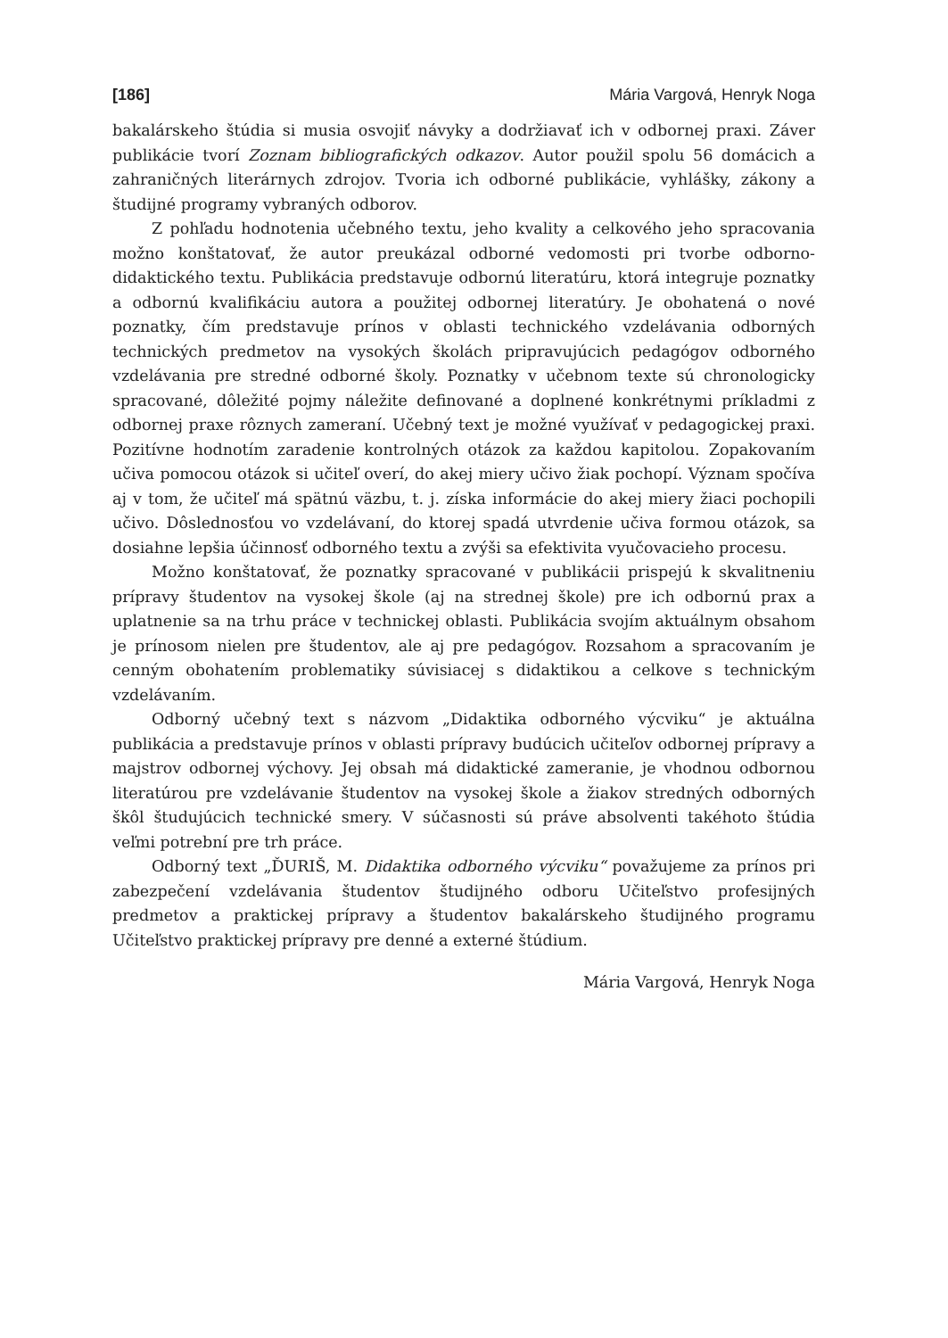[186] Mária Vargová, Henryk Noga
bakalárskeho štúdia si musia osvojiť návyky a dodržiavať ich v odbornej praxi. Záver publikácie tvorí Zoznam bibliografických odkazov. Autor použil spolu 56 domácich a zahraničných literárnych zdrojov. Tvoria ich odborné publikácie, vyhlášky, zákony a študijné programy vybraných odborov.
Z pohľadu hodnotenia učebného textu, jeho kvality a celkového jeho spracovania možno konštatovať, že autor preukázal odborné vedomosti pri tvorbe odborno-didaktického textu. Publikácia predstavuje odbornú literatúru, ktorá integruje poznatky a odbornú kvalifikáciu autora a použitej odbornej literatúry. Je obohatená o nové poznatky, čím predstavuje prínos v oblasti technického vzdelávania odborných technických predmetov na vysokých školách pripravujúcich pedagógov odborného vzdelávania pre stredné odborné školy. Poznatky v učebnom texte sú chronologicky spracované, dôležité pojmy náležite definované a doplnené konkrétnymi príkladmi z odbornej praxe rôznych zameraní. Učebný text je možné využívať v pedagogickej praxi. Pozitívne hodnotím zaradenie kontrolných otázok za každou kapitolou. Zopakovaním učiva pomocou otázok si učiteľ overí, do akej miery učivo žiak pochopí. Význam spočíva aj v tom, že učiteľ má spätnú väzbu, t. j. získa informácie do akej miery žiaci pochopili učivo. Dôslednosťou vo vzdelávaní, do ktorej spadá utvrdenie učiva formou otázok, sa dosiahne lepšia účinnosť odborného textu a zvýši sa efektivita vyučovacieho procesu.
Možno konštatovať, že poznatky spracované v publikácii prispejú k skvalitneniu prípravy študentov na vysokej škole (aj na strednej škole) pre ich odbornú prax a uplatnenie sa na trhu práce v technickej oblasti. Publikácia svojím aktuálnym obsahom je prínosom nielen pre študentov, ale aj pre pedagógov. Rozsahom a spracovaním je cenným obohatením problematiky súvisiacej s didaktikou a celkove s technickým vzdelávaním.
Odborný učebný text s názvom „Didaktika odborného výcviku“ je aktuálna publikácia a predstavuje prínos v oblasti prípravy budúcich učiteľov odbornej prípravy a majstrov odbornej výchovy. Jej obsah má didaktické zameranie, je vhodnou odbornou literatúrou pre vzdelávanie študentov na vysokej škole a žiakov stredných odborných škôl študujúcich technické smery. V súčasnosti sú práve absolventi takéhoto štúdia veľmi potrební pre trh práce.
Odborný text „ĎURIŠ, M. Didaktika odborného výcviku“ považujeme za prínos pri zabezpečení vzdelávania študentov študijného odboru Učiteľstvo profesijných predmetov a praktickej prípravy a študentov bakalárskeho študijného programu Učiteľstvo praktickej prípravy pre denné a externé štúdium.
Mária Vargová, Henryk Noga